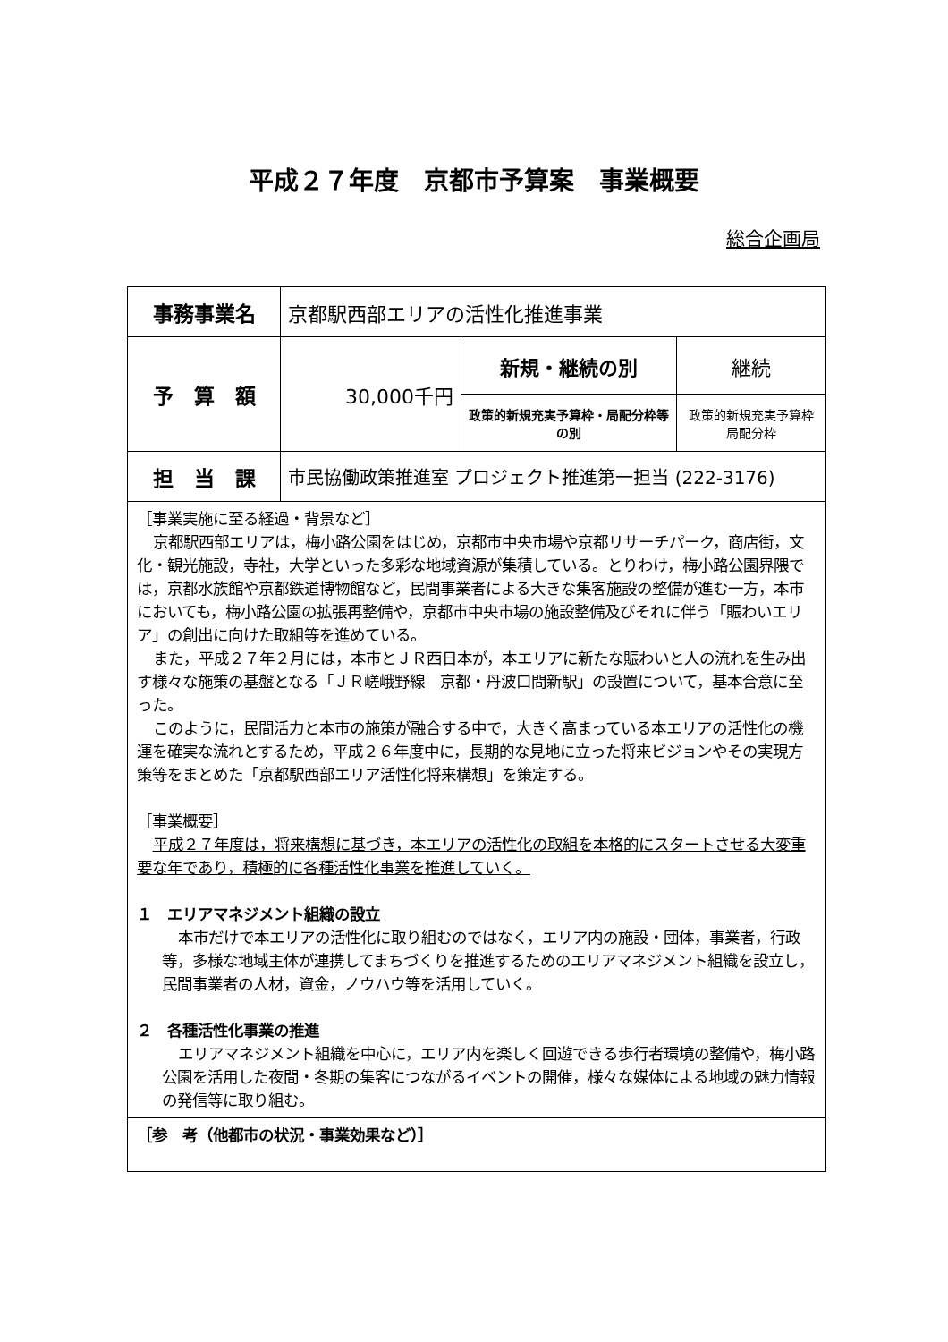平成２７年度　京都市予算案　事業概要
総合企画局
| 事務事業名 | 京都駅西部エリアの活性化推進事業 | | |
| 予 算 額 | 30,000千円 | 新規・継続の別 | 継続 |
| | | 政策的新規充実予算枠・局配分枠等の別 | 政策的新規充実予算枠 局配分枠 |
| 担 当 課 | 市民協働政策推進室 プロジェクト推進第一担当 (222-3176) | | |
| ［事業実施に至る経過・背景など］ 京都駅西部エリアは，梅小路公園をはじめ，京都市中央市場や京都リサーチパーク，商店街，文化・観光施設，寺社，大学といった多彩な地域資源が集積している。とりわけ，梅小路公園界隈では，京都水族館や京都鉄道博物館など，民間事業者による大きな集客施設の整備が進む一方，本市においても，梅小路公園の拡張再整備や，京都市中央市場の施設整備及びそれに伴う「賑わいエリア」の創出に向けた取組等を進めている。 また，平成２７年２月には，本市とＪＲ西日本が，本エリアに新たな賑わいと人の流れを生み出す様々な施策の基盤となる「ＪＲ嵯峨野線 京都・丹波口間新駅」の設置について，基本合意に至った。 このように，民間活力と本市の施策が融合する中で，大きく高まっている本エリアの活性化の機運を確実な流れとするため，平成２６年度中に，長期的な見地に立った将来ビジョンやその実現方策等をまとめた「京都駅西部エリア活性化将来構想」を策定する。 ［事業概要］ 平成２７年度は，将来構想に基づき，本エリアの活性化の取組を本格的にスタートさせる大変重要な年であり，積極的に各種活性化事業を推進していく。 １ エリアマネジメント組織の設立 本市だけで本エリアの活性化に取り組むのではなく，エリア内の施設・団体，事業者，行政等，多様な地域主体が連携してまちづくりを推進するためのエリアマネジメント組織を設立し，民間事業者の人材，資金，ノウハウ等を活用していく。 ２ 各種活性化事業の推進 エリアマネジメント組織を中心に，エリア内を楽しく回遊できる歩行者環境の整備や，梅小路公園を活用した夜間・冬期の集客につながるイベントの開催，様々な媒体による地域の魅力情報の発信等に取り組む。 | | | |
| ［参 考（他都市の状況・事業効果など）］ | | | |